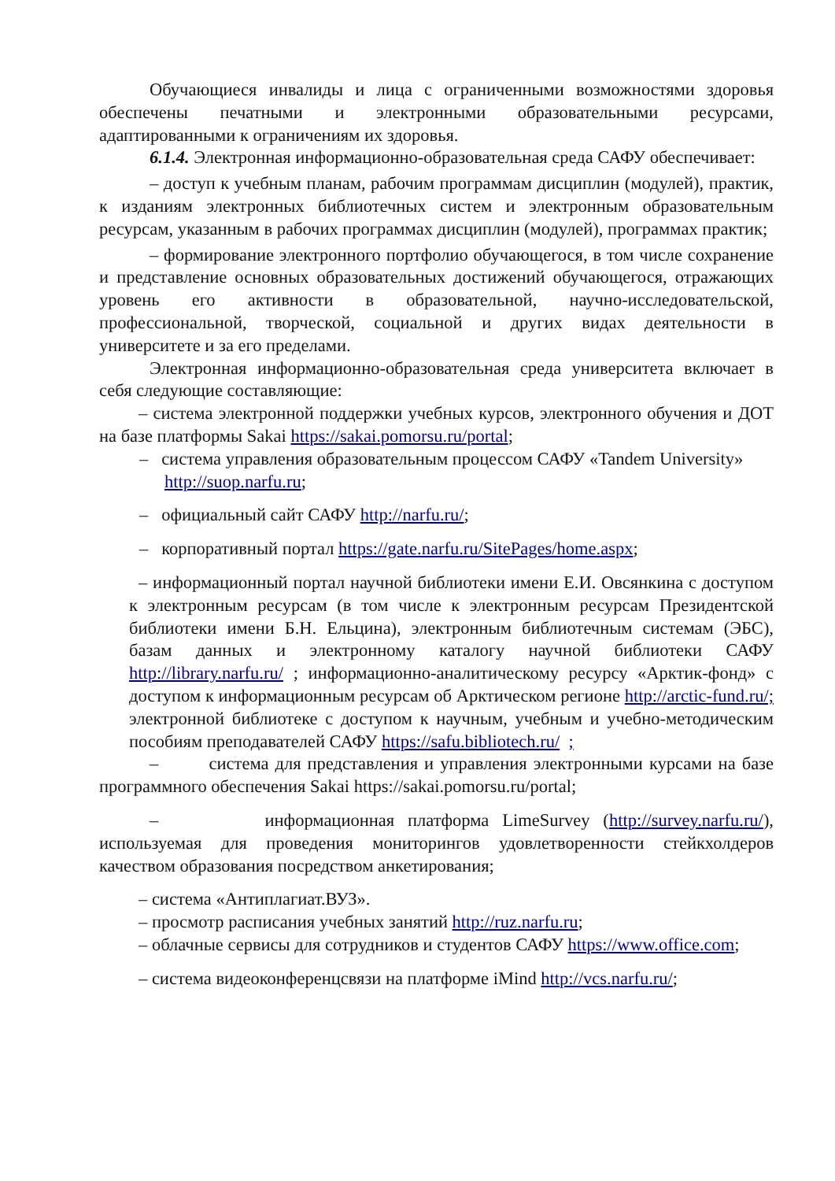Обучающиеся инвалиды и лица с ограниченными возможностями здоровья обеспечены печатными и электронными образовательными ресурсами, адаптированными к ограничениям их здоровья.
6.1.4. Электронная информационно-образовательная среда САФУ обеспечивает:
– доступ к учебным планам, рабочим программам дисциплин (модулей), практик, к изданиям электронных библиотечных систем и электронным образовательным ресурсам, указанным в рабочих программах дисциплин (модулей), программах практик;
– формирование электронного портфолио обучающегося, в том числе сохранение и представление основных образовательных достижений обучающегося, отражающих уровень его активности в образовательной, научно-исследовательской, профессиональной, творческой, социальной и других видах деятельности в университете и за его пределами.
Электронная информационно-образовательная среда университета включает в себя следующие составляющие:
– система электронной поддержки учебных курсов, электронного обучения и ДОТ на базе платформы Sakai https://sakai.pomorsu.ru/portal;
– система управления образовательным процессом САФУ «Tandem University» http://suop.narfu.ru;
– официальный сайт САФУ http://narfu.ru/;
– корпоративный портал https://gate.narfu.ru/SitePages/home.aspx;
– информационный портал научной библиотеки имени Е.И. Овсянкина с доступом к электронным ресурсам (в том числе к электронным ресурсам Президентской библиотеки имени Б.Н. Ельцина), электронным библиотечным системам (ЭБС), базам данных и электронному каталогу научной библиотеки САФУ http://library.narfu.ru/ ; информационно-аналитическому ресурсу «Арктик-фонд» с доступом к информационным ресурсам об Арктическом регионе http://arctic-fund.ru/; электронной библиотеке с доступом к научным, учебным и учебно-методическим пособиям преподавателей САФУ https://safu.bibliotech.ru/ ;
– система для представления и управления электронными курсами на базе программного обеспечения Sakai https://sakai.pomorsu.ru/portal;
– информационная платформа LimeSurvey (http://survey.narfu.ru/), используемая для проведения мониторингов удовлетворенности стейкхолдеров качеством образования посредством анкетирования;
– система «Антиплагиат.ВУЗ».
– просмотр расписания учебных занятий http://ruz.narfu.ru;
– облачные сервисы для сотрудников и студентов САФУ https://www.office.com;
– система видеоконференцсвязи на платформе iMind http://vcs.narfu.ru/;